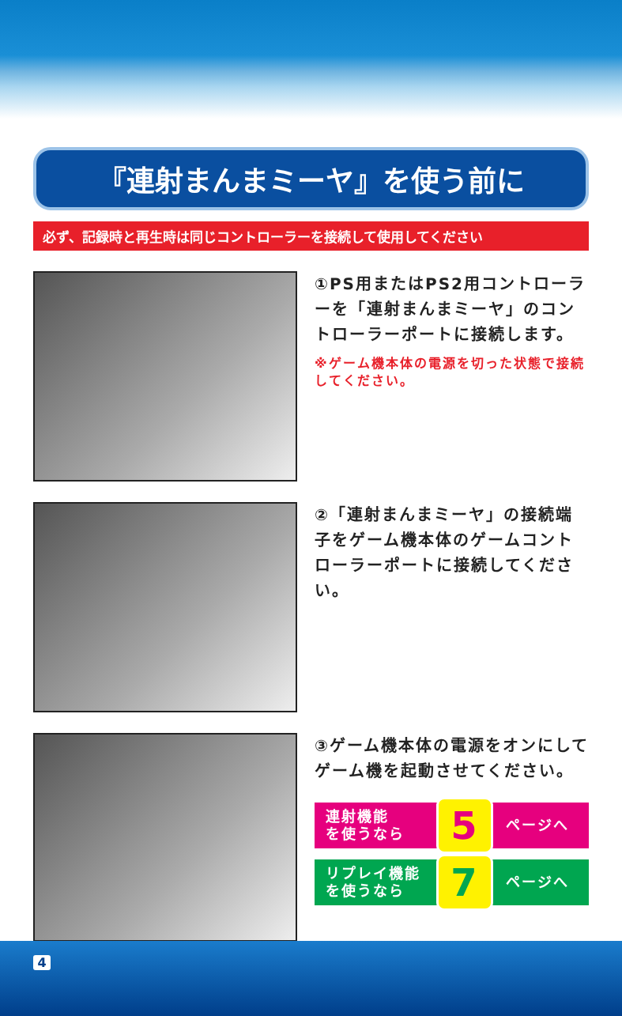『連射まんまミーヤ』を使う前に
必ず、記録時と再生時は同じコントローラーを接続して使用してください
①PS用またはPS2用コントローラーを「連射まんまミーヤ」のコントローラーポートに接続します。
※ゲーム機本体の電源を切った状態で接続してください。
②「連射まんまミーヤ」の接続端子をゲーム機本体のゲームコントローラーポートに接続してください。
③ゲーム機本体の電源をオンにしてゲーム機を起動させてください。
連射機能
を使うなら
5
ページへ
リプレイ機能
を使うなら
7
ページへ
4